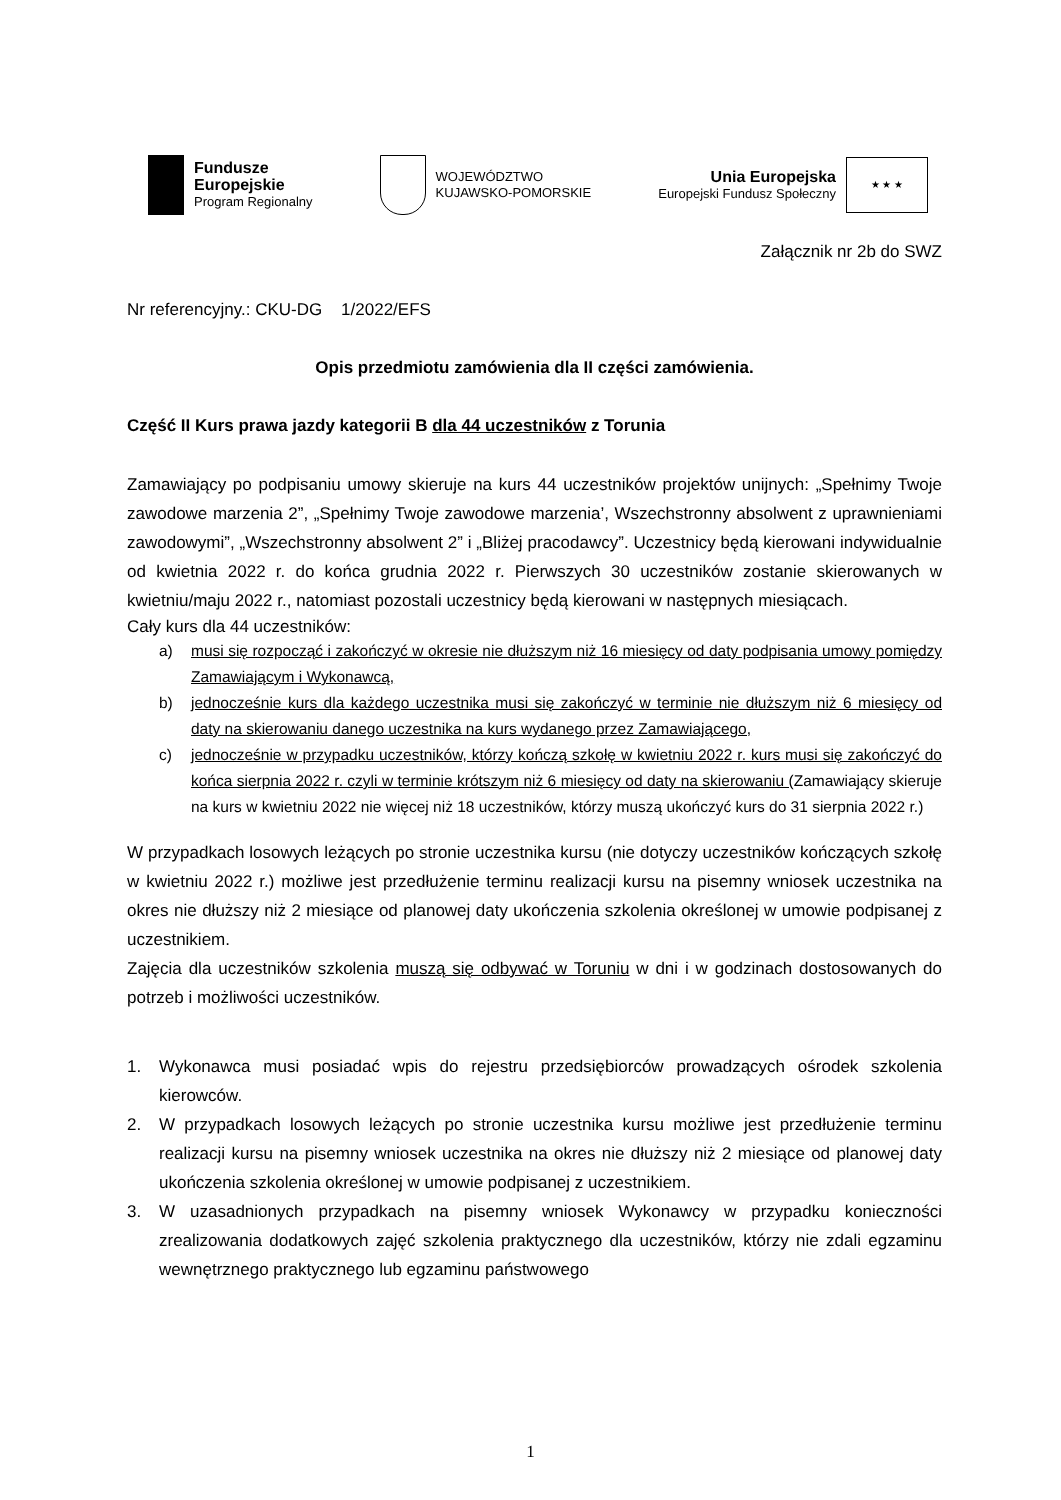Fundusze
Europejskie
Program Regionalny
WOJEWÓDZTWO
KUJAWSKO-POMORSKIE
Unia Europejska
Europejski Fundusz Społeczny
★ ★ ★
Załącznik nr 2b do SWZ
Nr referencyjny.: CKU-DG 1/2022/EFS
Opis przedmiotu zamówienia dla II części zamówienia.
Część II Kurs prawa jazdy kategorii B dla 44 uczestników z Torunia
Zamawiający po podpisaniu umowy skieruje na kurs 44 uczestników projektów unijnych: „Spełnimy Twoje zawodowe marzenia 2”, „Spełnimy Twoje zawodowe marzenia’, Wszechstronny absolwent z uprawnieniami zawodowymi”, „Wszechstronny absolwent 2” i „Bliżej pracodawcy”. Uczestnicy będą kierowani indywidualnie od kwietnia 2022 r. do końca grudnia 2022 r. Pierwszych 30 uczestników zostanie skierowanych w kwietniu/maju 2022 r., natomiast pozostali uczestnicy będą kierowani w następnych miesiącach.
Cały kurs dla 44 uczestników:
a) musi się rozpocząć i zakończyć w okresie nie dłuższym niż 16 miesięcy od daty podpisania umowy pomiędzy Zamawiającym i Wykonawcą,
b) jednocześnie kurs dla każdego uczestnika musi się zakończyć w terminie nie dłuższym niż 6 miesięcy od daty na skierowaniu danego uczestnika na kurs wydanego przez Zamawiającego,
c) jednocześnie w przypadku uczestników, którzy kończą szkołę w kwietniu 2022 r. kurs musi się zakończyć do końca sierpnia 2022 r. czyli w terminie krótszym niż 6 miesięcy od daty na skierowaniu (Zamawiający skieruje na kurs w kwietniu 2022 nie więcej niż 18 uczestników, którzy muszą ukończyć kurs do 31 sierpnia 2022 r.)
W przypadkach losowych leżących po stronie uczestnika kursu (nie dotyczy uczestników kończących szkołę w kwietniu 2022 r.) możliwe jest przedłużenie terminu realizacji kursu na pisemny wniosek uczestnika na okres nie dłuższy niż 2 miesiące od planowej daty ukończenia szkolenia określonej w umowie podpisanej z uczestnikiem.
Zajęcia dla uczestników szkolenia muszą się odbywać w Toruniu w dni i w godzinach dostosowanych do potrzeb i możliwości uczestników.
1. Wykonawca musi posiadać wpis do rejestru przedsiębiorców prowadzących ośrodek szkolenia kierowców.
2. W przypadkach losowych leżących po stronie uczestnika kursu możliwe jest przedłużenie terminu realizacji kursu na pisemny wniosek uczestnika na okres nie dłuższy niż 2 miesiące od planowej daty ukończenia szkolenia określonej w umowie podpisanej z uczestnikiem.
3. W uzasadnionych przypadkach na pisemny wniosek Wykonawcy w przypadku konieczności zrealizowania dodatkowych zajęć szkolenia praktycznego dla uczestników, którzy nie zdali egzaminu wewnętrznego praktycznego lub egzaminu państwowego
1